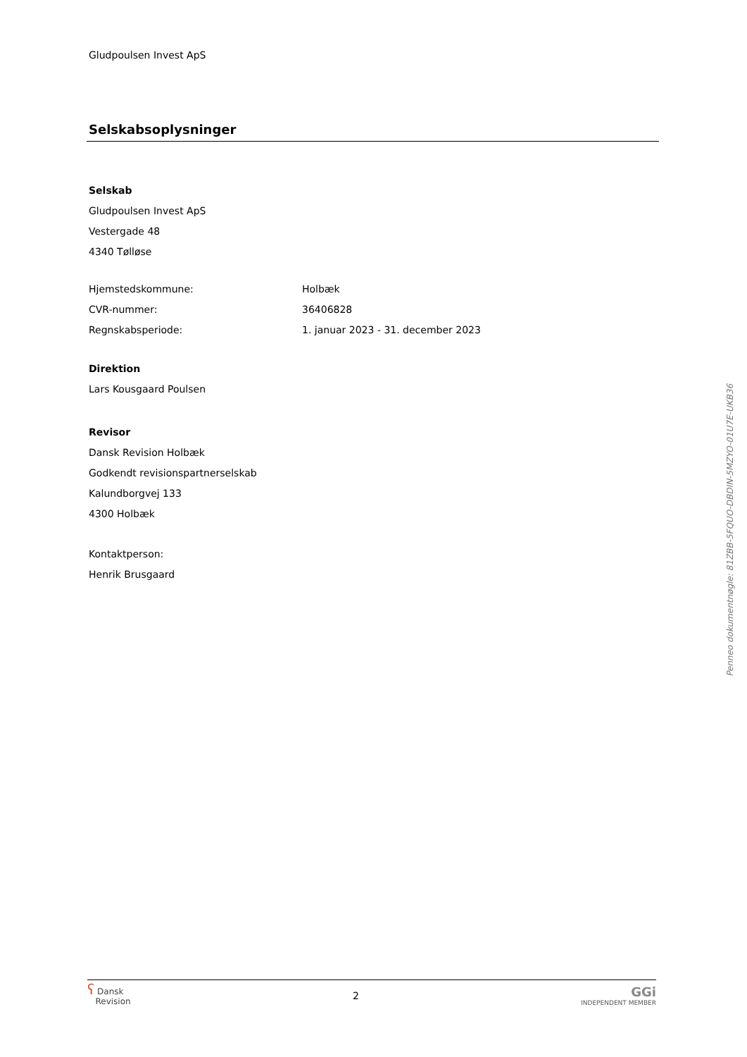Gludpoulsen Invest ApS
Selskabsoplysninger
Selskab
Gludpoulsen Invest ApS
Vestergade 48
4340 Tølløse
Hjemstedskommune: Holbæk
CVR-nummer: 36406828
Regnskabsperiode: 1. januar 2023 - 31. december 2023
Direktion
Lars Kousgaard Poulsen
Revisor
Dansk Revision Holbæk
Godkendt revisionspartnerselskab
Kalundborgvej 133
4300 Holbæk
Kontaktperson:
Henrik Brusgaard
Penneo dokumentnøgle: 81ZBB-5FQUO-DBDIN-5MZYO-01U7E-UKB36
ʕ Dansk
Revision
2
GGi
INDEPENDENT MEMBER